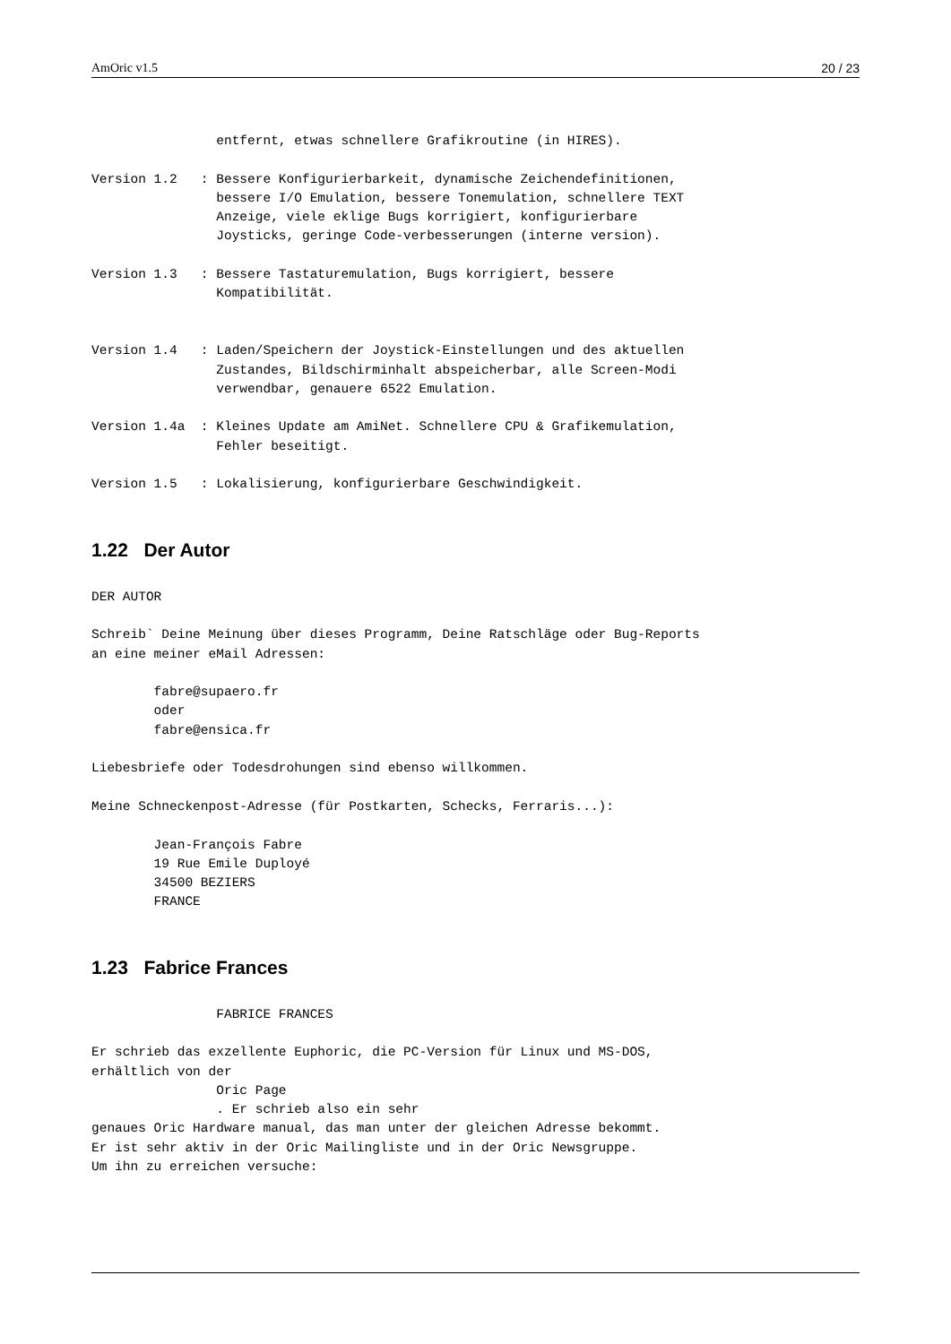AmOric v1.5 20 / 23
                entfernt, etwas schnellere Grafikroutine (in HIRES).

Version 1.2   : Bessere Konfigurierbarkeit, dynamische Zeichendefinitionen,
                bessere I/O Emulation, bessere Tonemulation, schnellere TEXT
                Anzeige, viele eklige Bugs korrigiert, konfigurierbare
                Joysticks, geringe Code-verbesserungen (interne version).

Version 1.3   : Bessere Tastaturemulation, Bugs korrigiert, bessere
                Kompatibilität.


Version 1.4   : Laden/Speichern der Joystick-Einstellungen und des aktuellen
                Zustandes, Bildschirminhalt abspeicherbar, alle Screen-Modi
                verwendbar, genauere 6522 Emulation.

Version 1.4a  : Kleines Update am AmiNet. Schnellere CPU & Grafikemulation,
                Fehler beseitigt.

Version 1.5   : Lokalisierung, konfigurierbare Geschwindigkeit.
1.22 Der Autor
DER AUTOR

Schreib` Deine Meinung über dieses Programm, Deine Ratschläge oder Bug-Reports
an eine meiner eMail Adressen:

        fabre@supaero.fr
        oder
        fabre@ensica.fr

Liebesbriefe oder Todesdrohungen sind ebenso willkommen.

Meine Schneckenpost-Adresse (für Postkarten, Schecks, Ferraris...):

        Jean-François Fabre
        19 Rue Emile Duployé
        34500 BEZIERS
        FRANCE
1.23 Fabrice Frances
                FABRICE FRANCES

Er schrieb das exzellente Euphoric, die PC-Version für Linux und MS-DOS,
erhältlich von der
                Oric Page
                . Er schrieb also ein sehr
genaues Oric Hardware manual, das man unter der gleichen Adresse bekommt.
Er ist sehr aktiv in der Oric Mailingliste und in der Oric Newsgruppe.
Um ihn zu erreichen versuche: